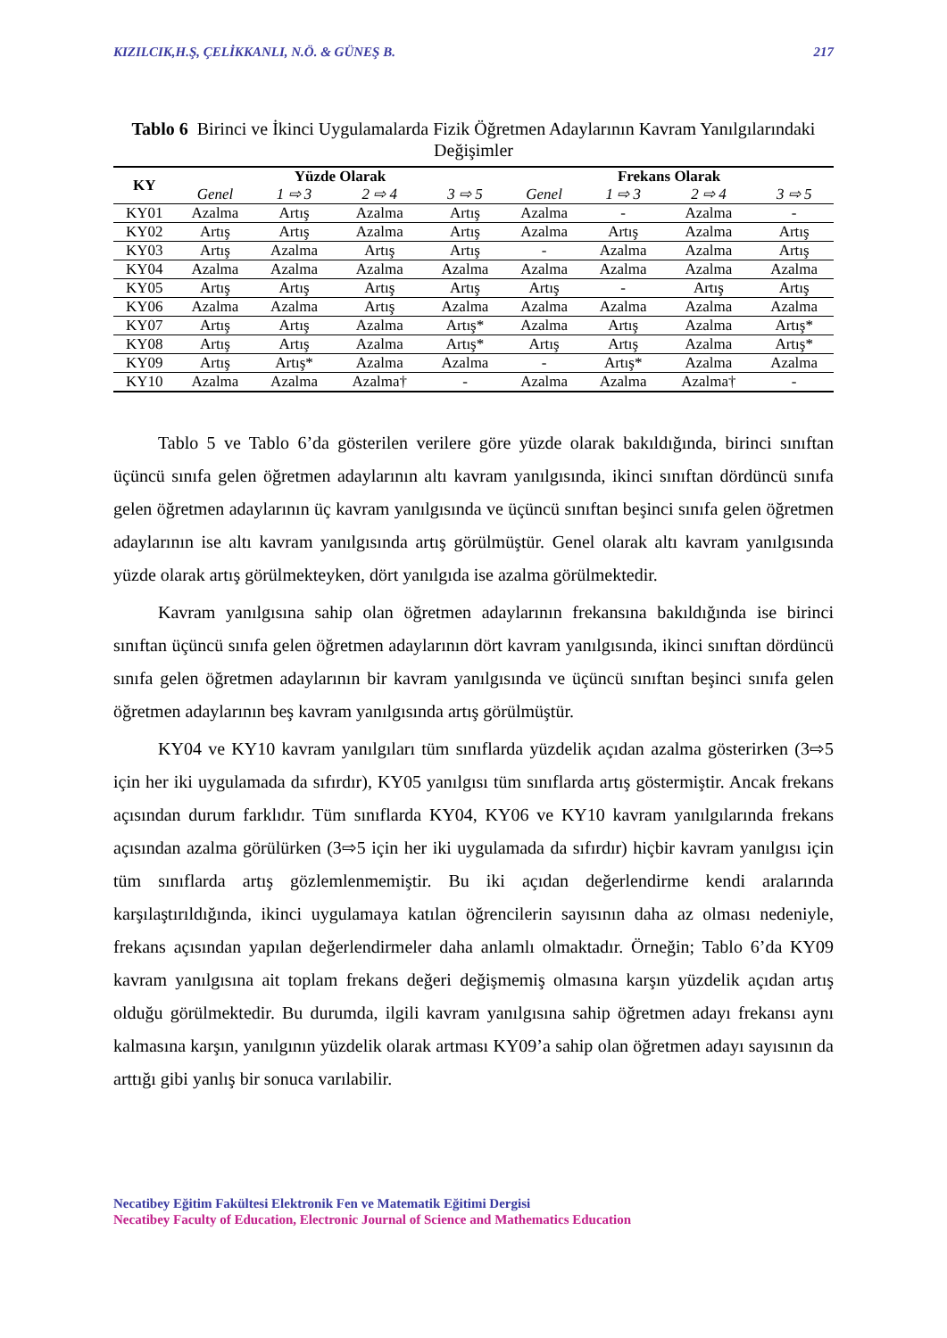KIZILCIK,H.Ş, ÇELİKKANLI, N.Ö. & GÜNEŞ B. 217
Tablo 6 Birinci ve İkinci Uygulamalarda Fizik Öğretmen Adaylarının Kavram Yanılgılarındaki Değişimler
| KY | Yüzde Olarak | | | | Frekans Olarak | | | |
| --- | --- | --- | --- | --- | --- | --- | --- | --- |
| | Genel | 1 ⇨ 3 | 2 ⇨ 4 | 3 ⇨ 5 | Genel | 1 ⇨ 3 | 2 ⇨ 4 | 3 ⇨ 5 |
| KY01 | Azalma | Artış | Azalma | Artış | Azalma | - | Azalma | - |
| KY02 | Artış | Artış | Azalma | Artış | Azalma | Artış | Azalma | Artış |
| KY03 | Artış | Azalma | Artış | Artış | - | Azalma | Azalma | Artış |
| KY04 | Azalma | Azalma | Azalma | Azalma | Azalma | Azalma | Azalma | Azalma |
| KY05 | Artış | Artış | Artış | Artış | Artış | - | Artış | Artış |
| KY06 | Azalma | Azalma | Artış | Azalma | Azalma | Azalma | Azalma | Azalma |
| KY07 | Artış | Artış | Azalma | Artış* | Azalma | Artış | Azalma | Artış* |
| KY08 | Artış | Artış | Azalma | Artış* | Artış | Artış | Azalma | Artış* |
| KY09 | Artış | Artış* | Azalma | Azalma | - | Artış* | Azalma | Azalma |
| KY10 | Azalma | Azalma | Azalma† | - | Azalma | Azalma | Azalma† | - |
Tablo 5 ve Tablo 6’da gösterilen verilere göre yüzde olarak bakıldığında, birinci sınıftan üçüncü sınıfa gelen öğretmen adaylarının altı kavram yanılgısında, ikinci sınıftan dördüncü sınıfa gelen öğretmen adaylarının üç kavram yanılgısında ve üçüncü sınıftan beşinci sınıfa gelen öğretmen adaylarının ise altı kavram yanılgısında artış görülmüştür. Genel olarak altı kavram yanılgısında yüzde olarak artış görülmekteyken, dört yanılgıda ise azalma görülmektedir.
Kavram yanılgısına sahip olan öğretmen adaylarının frekansına bakıldığında ise birinci sınıftan üçüncü sınıfa gelen öğretmen adaylarının dört kavram yanılgısında, ikinci sınıftan dördüncü sınıfa gelen öğretmen adaylarının bir kavram yanılgısında ve üçüncü sınıftan beşinci sınıfa gelen öğretmen adaylarının beş kavram yanılgısında artış görülmüştür.
KY04 ve KY10 kavram yanılgıları tüm sınıflarda yüzdelik açıdan azalma gösterirken (3⇨5 için her iki uygulamada da sıfırdır), KY05 yanılgısı tüm sınıflarda artış göstermiştir. Ancak frekans açısından durum farklıdır. Tüm sınıflarda KY04, KY06 ve KY10 kavram yanılgılarında frekans açısından azalma görülürken (3⇨5 için her iki uygulamada da sıfırdır) hiçbir kavram yanılgısı için tüm sınıflarda artış gözlemlenmemiştir. Bu iki açıdan değerlendirme kendi aralarında karşılaştırıldığında, ikinci uygulamaya katılan öğrencilerin sayısının daha az olması nedeniyle, frekans açısından yapılan değerlendirmeler daha anlamlı olmaktadır. Örneğin; Tablo 6’da KY09 kavram yanılgısına ait toplam frekans değeri değişmemiş olmasına karşın yüzdelik açıdan artış olduğu görülmektedir. Bu durumda, ilgili kavram yanılgısına sahip öğretmen adayı frekansı aynı kalmasına karşın, yanılgının yüzdelik olarak artması KY09’a sahip olan öğretmen adayı sayısının da arttığı gibi yanlış bir sonuca varılabilir.
Necatibey Eğitim Fakültesi Elektronik Fen ve Matematik Eğitimi Dergisi
Necatibey Faculty of Education, Electronic Journal of Science and Mathematics Education